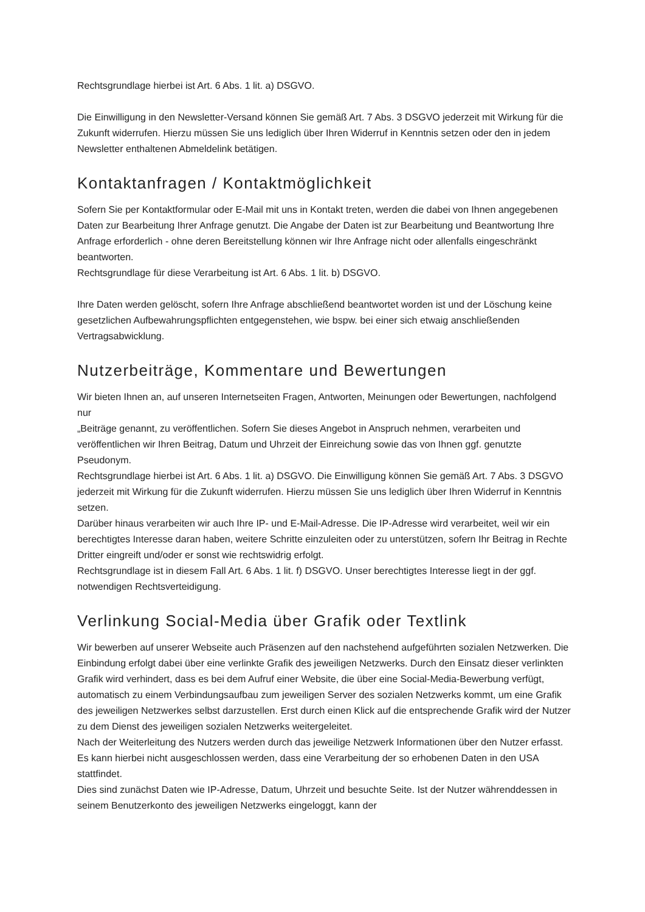Rechtsgrundlage hierbei ist Art. 6 Abs. 1 lit. a) DSGVO.
Die Einwilligung in den Newsletter-Versand können Sie gemäß Art. 7 Abs. 3 DSGVO jederzeit mit Wirkung für die Zukunft widerrufen. Hierzu müssen Sie uns lediglich über Ihren Widerruf in Kenntnis setzen oder den in jedem Newsletter enthaltenen Abmeldelink betätigen.
Kontaktanfragen / Kontaktmöglichkeit
Sofern Sie per Kontaktformular oder E-Mail mit uns in Kontakt treten, werden die dabei von Ihnen angegebenen Daten zur Bearbeitung Ihrer Anfrage genutzt. Die Angabe der Daten ist zur Bearbeitung und Beantwortung Ihre Anfrage erforderlich - ohne deren Bereitstellung können wir Ihre Anfrage nicht oder allenfalls eingeschränkt beantworten.
Rechtsgrundlage für diese Verarbeitung ist Art. 6 Abs. 1 lit. b) DSGVO.
Ihre Daten werden gelöscht, sofern Ihre Anfrage abschließend beantwortet worden ist und der Löschung keine gesetzlichen Aufbewahrungspflichten entgegenstehen, wie bspw. bei einer sich etwaig anschließenden Vertragsabwicklung.
Nutzerbeiträge, Kommentare und Bewertungen
Wir bieten Ihnen an, auf unseren Internetseiten Fragen, Antworten, Meinungen oder Bewertungen, nachfolgend nur
„Beiträge genannt, zu veröffentlichen. Sofern Sie dieses Angebot in Anspruch nehmen, verarbeiten und veröffentlichen wir Ihren Beitrag, Datum und Uhrzeit der Einreichung sowie das von Ihnen ggf. genutzte Pseudonym.
Rechtsgrundlage hierbei ist Art. 6 Abs. 1 lit. a) DSGVO. Die Einwilligung können Sie gemäß Art. 7 Abs. 3 DSGVO jederzeit mit Wirkung für die Zukunft widerrufen. Hierzu müssen Sie uns lediglich über Ihren Widerruf in Kenntnis setzen.
Darüber hinaus verarbeiten wir auch Ihre IP- und E-Mail-Adresse. Die IP-Adresse wird verarbeitet, weil wir ein berechtigtes Interesse daran haben, weitere Schritte einzuleiten oder zu unterstützen, sofern Ihr Beitrag in Rechte Dritter eingreift und/oder er sonst wie rechtswidrig erfolgt.
Rechtsgrundlage ist in diesem Fall Art. 6 Abs. 1 lit. f) DSGVO. Unser berechtigtes Interesse liegt in der ggf. notwendigen Rechtsverteidigung.
Verlinkung Social-Media über Grafik oder Textlink
Wir bewerben auf unserer Webseite auch Präsenzen auf den nachstehend aufgeführten sozialen Netzwerken. Die Einbindung erfolgt dabei über eine verlinkte Grafik des jeweiligen Netzwerks. Durch den Einsatz dieser verlinkten Grafik wird verhindert, dass es bei dem Aufruf einer Website, die über eine Social-Media-Bewerbung verfügt, automatisch zu einem Verbindungsaufbau zum jeweiligen Server des sozialen Netzwerks kommt, um eine Grafik des jeweiligen Netzwerkes selbst darzustellen. Erst durch einen Klick auf die entsprechende Grafik wird der Nutzer zu dem Dienst des jeweiligen sozialen Netzwerks weitergeleitet.
Nach der Weiterleitung des Nutzers werden durch das jeweilige Netzwerk Informationen über den Nutzer erfasst. Es kann hierbei nicht ausgeschlossen werden, dass eine Verarbeitung der so erhobenen Daten in den USA stattfindet.
Dies sind zunächst Daten wie IP-Adresse, Datum, Uhrzeit und besuchte Seite. Ist der Nutzer währenddessen in seinem Benutzerkonto des jeweiligen Netzwerks eingeloggt, kann der